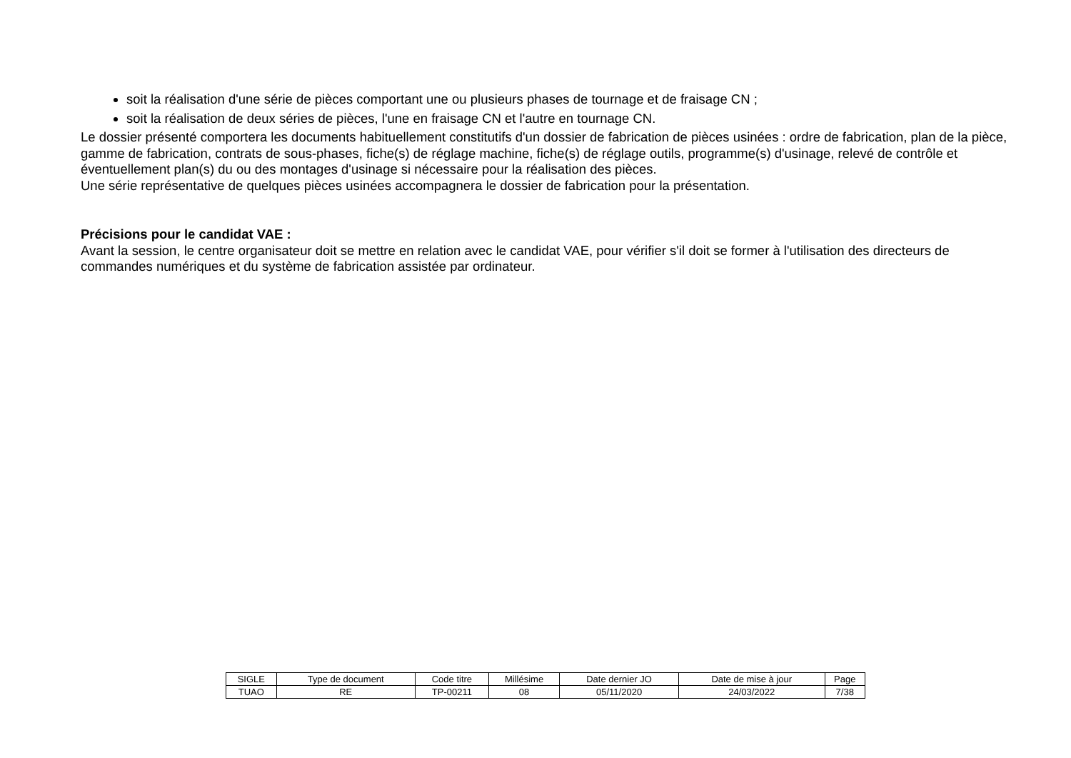soit la réalisation d'une série de pièces comportant une ou plusieurs phases de tournage et de fraisage CN ;
soit la réalisation de deux séries de pièces, l'une en fraisage CN et l'autre en tournage CN.
Le dossier présenté comportera les documents habituellement constitutifs d'un dossier de fabrication de pièces usinées : ordre de fabrication, plan de la pièce, gamme de fabrication, contrats de sous-phases, fiche(s) de réglage machine, fiche(s) de réglage outils, programme(s) d'usinage, relevé de contrôle et éventuellement plan(s) du ou des montages d'usinage si nécessaire pour la réalisation des pièces.
Une série représentative de quelques pièces usinées accompagnera le dossier de fabrication pour la présentation.
Précisions pour le candidat VAE :
Avant la session, le centre organisateur doit se mettre en relation avec le candidat VAE, pour vérifier s'il doit se former à l'utilisation des directeurs de commandes numériques et du système de fabrication assistée par ordinateur.
| SIGLE | Type de document | Code titre | Millésime | Date dernier JO | Date de mise à jour | Page |
| TUAO | RE | TP-00211 | 08 | 05/11/2020 | 24/03/2022 | 7/38 |